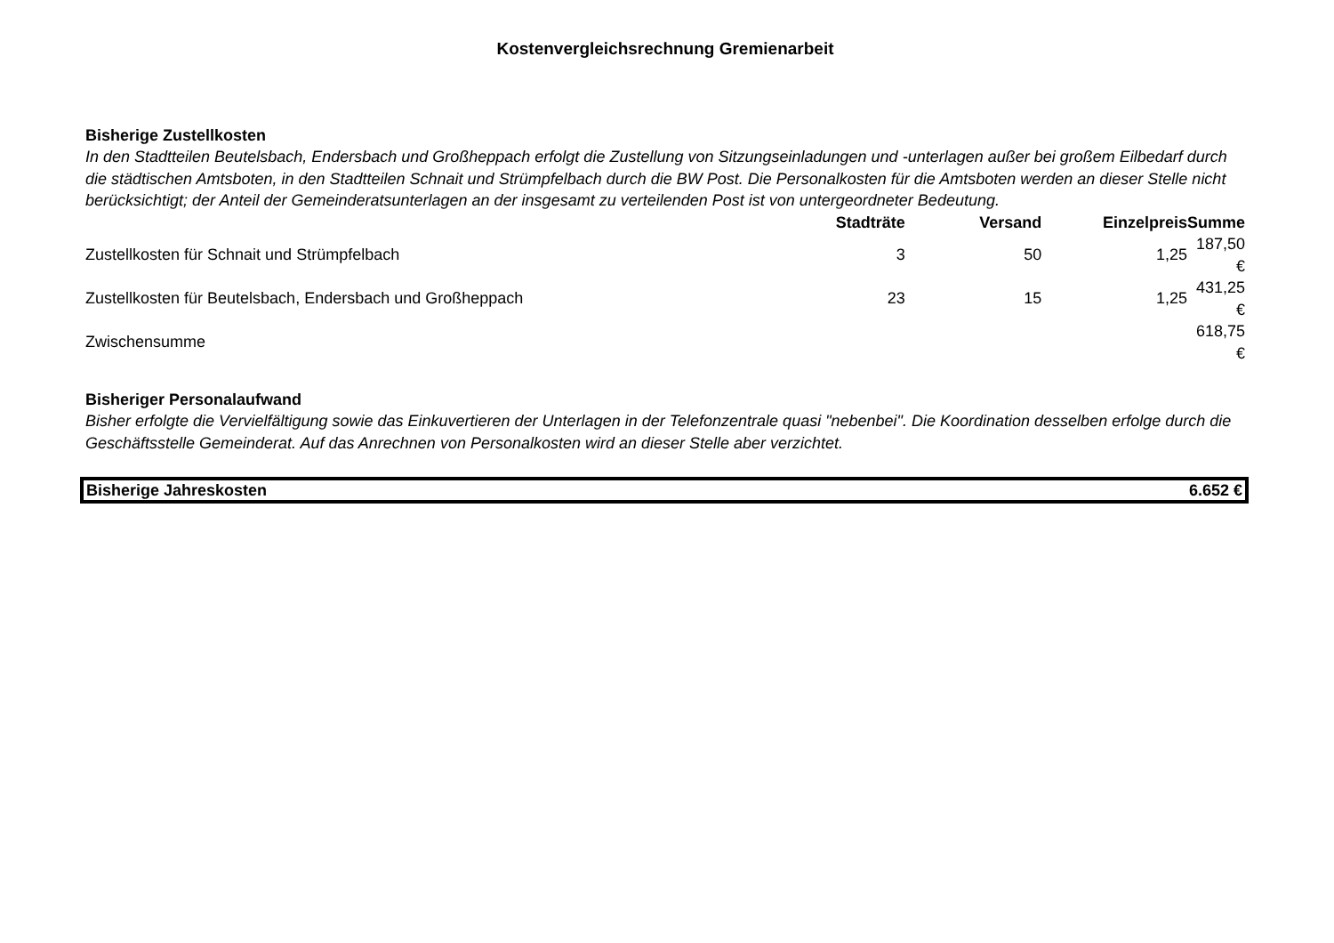Kostenvergleichsrechnung Gremienarbeit
Bisherige Zustellkosten
In den Stadtteilen Beutelsbach, Endersbach und Großheppach erfolgt die Zustellung von Sitzungseinladungen und -unterlagen außer bei großem Eilbedarf durch die städtischen Amtsboten, in den Stadtteilen Schnait und Strümpfelbach durch die BW Post. Die Personalkosten für die Amtsboten werden an dieser Stelle nicht berücksichtigt; der Anteil der Gemeinderatsunterlagen an der insgesamt zu verteilenden Post ist von untergeordneter Bedeutung.
| | Stadträte | Versand | Einzelpreis | Summe |
| --- | --- | --- | --- | --- |
| Zustellkosten für Schnait und Strümpfelbach | 3 | 50 | 1,25 | 187,50 € |
| Zustellkosten für Beutelsbach, Endersbach und Großheppach | 23 | 15 | 1,25 | 431,25 € |
| Zwischensumme | | | | 618,75 € |
Bisheriger Personalaufwand
Bisher erfolgte die Vervielfältigung sowie das Einkuvertieren der Unterlagen in der Telefonzentrale quasi "nebenbei". Die Koordination desselben erfolge durch die Geschäftsstelle Gemeinderat. Auf das Anrechnen von Personalkosten wird an dieser Stelle aber verzichtet.
Bisherige Jahreskosten 6.652 €